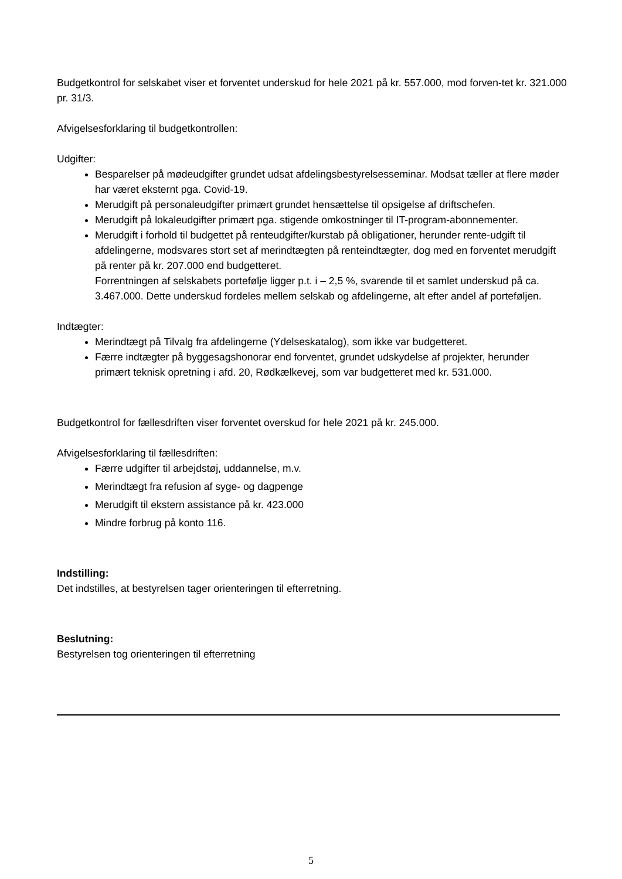Budgetkontrol for selskabet viser et forventet underskud for hele 2021 på kr. 557.000, mod forven-tet kr. 321.000 pr. 31/3.
Afvigelsesforklaring til budgetkontrollen:
Udgifter:
Besparelser på mødeudgifter grundet udsat afdelingsbestyrelsesseminar. Modsat tæller at flere møder har været eksternt pga. Covid-19.
Merudgift på personaleudgifter primært grundet hensættelse til opsigelse af driftschefen.
Merudgift på lokaleudgifter primært pga. stigende omkostninger til IT-program-abonnementer.
Merudgift i forhold til budgettet på renteudgifter/kurstab på obligationer, herunder rente-udgift til afdelingerne, modsvares stort set af merindtægten på renteindtægter, dog med en forventet merudgift på renter på kr. 207.000 end budgetteret.
Forrentningen af selskabets portefølje ligger p.t. i – 2,5 %, svarende til et samlet underskud på ca. 3.467.000. Dette underskud fordeles mellem selskab og afdelingerne, alt efter andel af porteføljen.
Indtægter:
Merindtægt på Tilvalg fra afdelingerne (Ydelseskatalog), som ikke var budgetteret.
Færre indtægter på byggesagshonorar end forventet, grundet udskydelse af projekter, herunder primært teknisk opretning i afd. 20, Rødkælkevej, som var budgetteret med kr. 531.000.
Budgetkontrol for fællesdriften viser forventet overskud for hele 2021 på kr. 245.000.
Afvigelsesforklaring til fællesdriften:
Færre udgifter til arbejdstøj, uddannelse, m.v.
Merindtægt fra refusion af syge- og dagpenge
Merudgift til ekstern assistance på kr. 423.000
Mindre forbrug på konto 116.
Indstilling:
Det indstilles, at bestyrelsen tager orienteringen til efterretning.
Beslutning:
Bestyrelsen tog orienteringen til efterretning
5